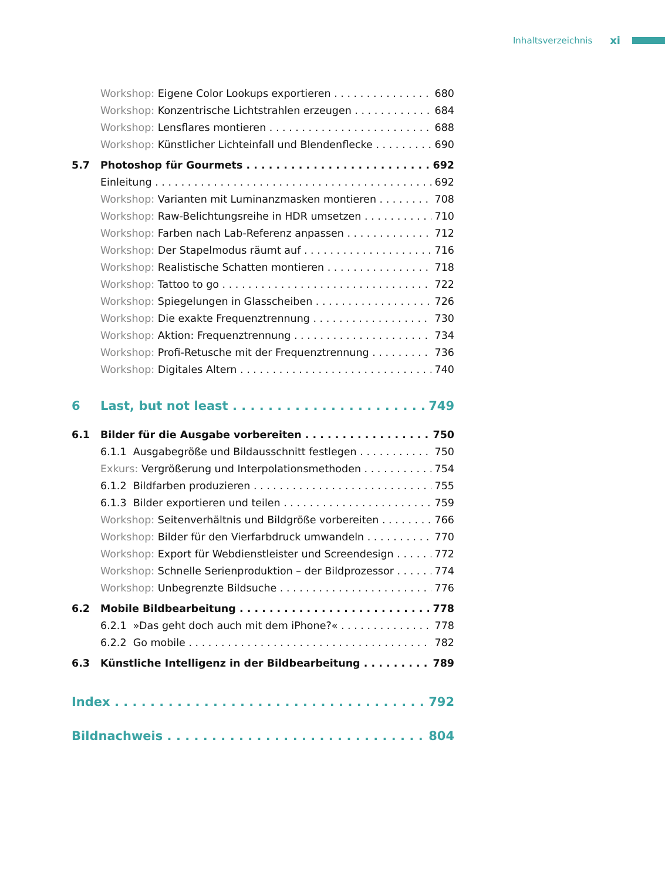Inhaltsverzeichnis xi
Workshop: Eigene Color Lookups exportieren 680
Workshop: Konzentrische Lichtstrahlen erzeugen 684
Workshop: Lensflares montieren 688
Workshop: Künstlicher Lichteinfall und Blendenflecke 690
5.7 Photoshop für Gourmets 692
Einleitung 692
Workshop: Varianten mit Luminanzmasken montieren 708
Workshop: Raw-Belichtungsreihe in HDR umsetzen 710
Workshop: Farben nach Lab-Referenz anpassen 712
Workshop: Der Stapelmodus räumt auf 716
Workshop: Realistische Schatten montieren 718
Workshop: Tattoo to go 722
Workshop: Spiegelungen in Glasscheiben 726
Workshop: Die exakte Frequenztrennung 730
Workshop: Aktion: Frequenztrennung 734
Workshop: Profi-Retusche mit der Frequenztrennung 736
Workshop: Digitales Altern 740
6 Last, but not least 749
6.1 Bilder für die Ausgabe vorbereiten 750
6.1.1 Ausgabegröße und Bildausschnitt festlegen 750
Exkurs: Vergrößerung und Interpolationsmethoden 754
6.1.2 Bildfarben produzieren 755
6.1.3 Bilder exportieren und teilen 759
Workshop: Seitenverhältnis und Bildgröße vorbereiten 766
Workshop: Bilder für den Vierfarbdruck umwandeln 770
Workshop: Export für Webdienstleister und Screendesign 772
Workshop: Schnelle Serienproduktion – der Bildprozessor 774
Workshop: Unbegrenzte Bildsuche 776
6.2 Mobile Bildbearbeitung 778
6.2.1 »Das geht doch auch mit dem iPhone?« 778
6.2.2 Go mobile 782
6.3 Künstliche Intelligenz in der Bildbearbeitung 789
Index 792
Bildnachweis 804